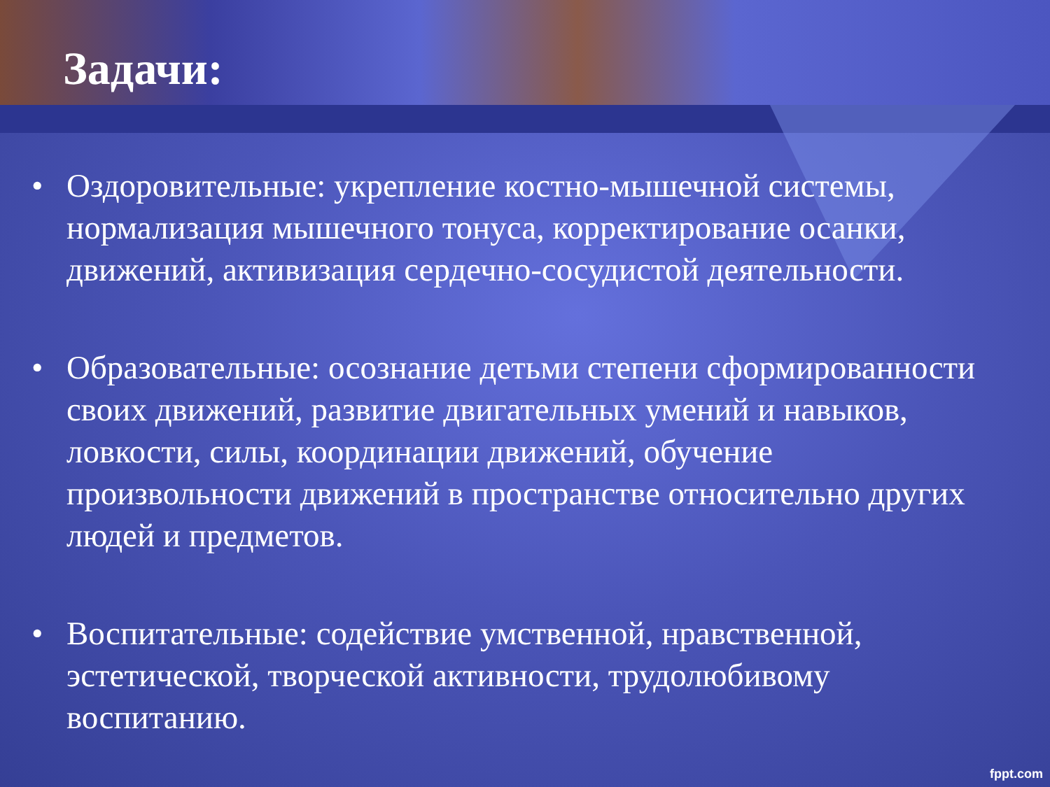Задачи:
• Оздоровительные: укрепление костно-мышечной системы, нормализация мышечного тонуса, корректирование осанки, движений, активизация сердечно-сосудистой деятельности.
• Образовательные: осознание детьми степени сформированности своих движений, развитие двигательных умений и навыков, ловкости, силы, координации движений, обучение произвольности движений в пространстве относительно других людей и предметов.
• Воспитательные: содействие умственной, нравственной, эстетической, творческой активности, трудолюбивому воспитанию.
fppt.com